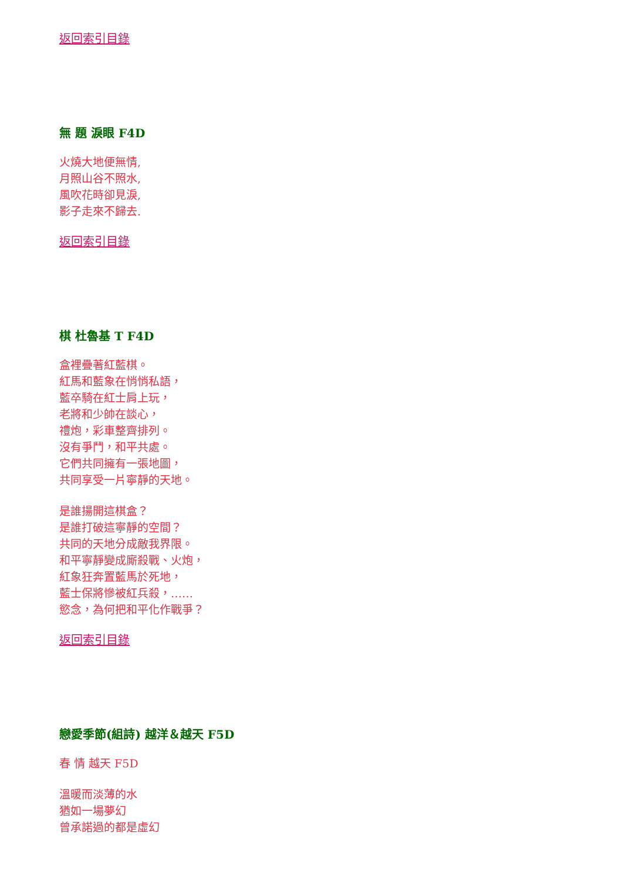返回索引目錄
無 題 淚眼 F4D
火燒大地便無情,
月照山谷不照水,
風吹花時卻見淚,
影子走來不歸去.
返回索引目錄
棋 杜魯基 T F4D
盒裡疊著紅藍棋。
紅馬和藍象在悄悄私語，
藍卒騎在紅士肩上玩，
老將和少帥在談心，
禮炮，彩車整齊排列。
沒有爭鬥，和平共處。
它們共同擁有一張地圖，
共同享受一片寧靜的天地。
是誰揚開這棋盒？
是誰打破這寧靜的空間？
共同的天地分成敵我界限。
和平寧靜變成廝殺戰、火炮，
紅象狂奔置藍馬於死地，
藍士保將慘被紅兵殺，……
慾念，為何把和平化作戰爭？
返回索引目錄
戀愛季節(組詩) 越洋＆越天 F5D
春 情 越天 F5D
溫暖而淡薄的水
猶如一場夢幻
曾承諾過的都是虛幻